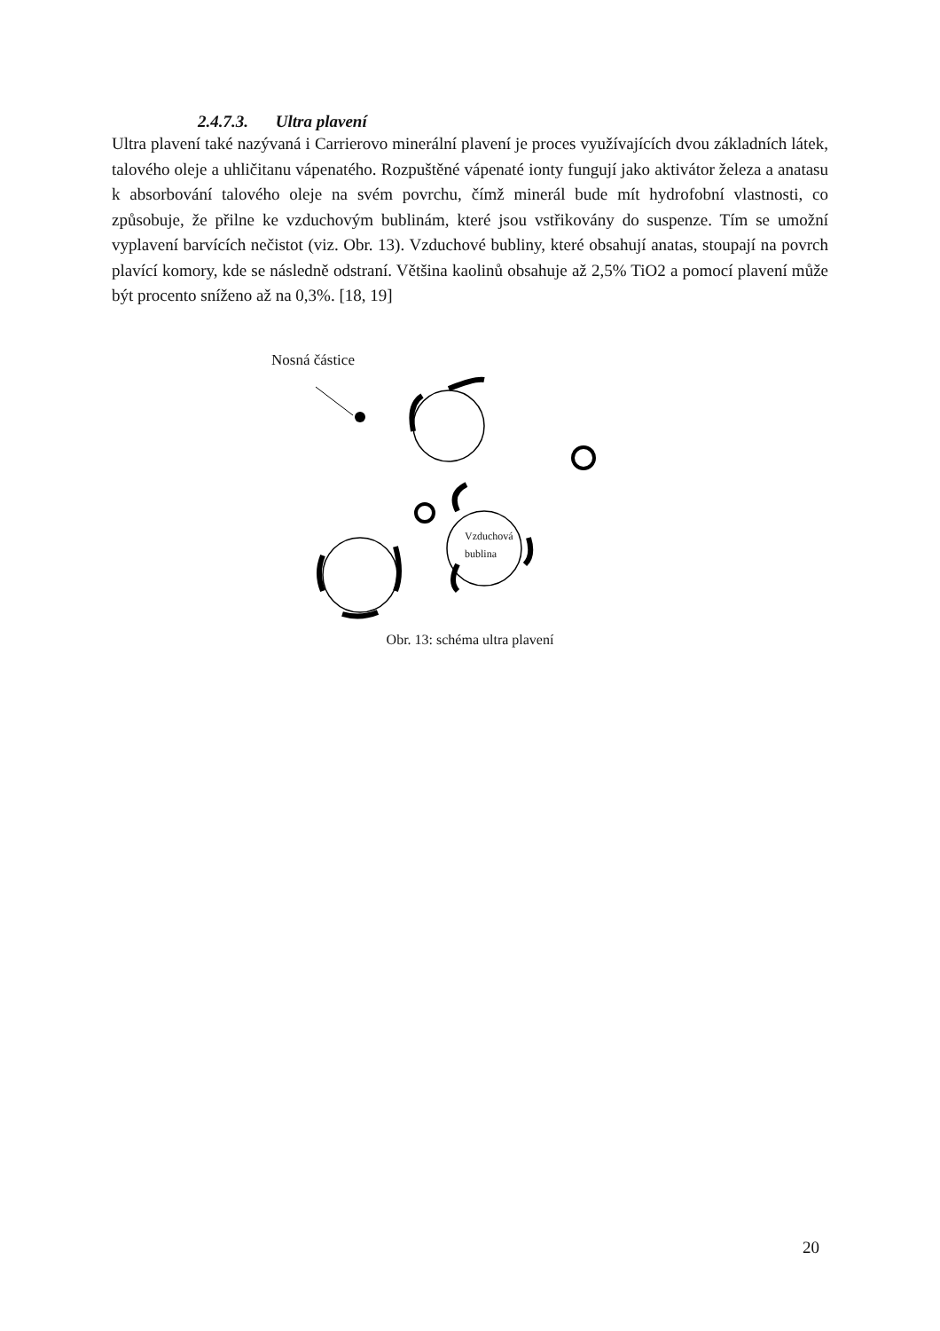2.4.7.3. Ultra plavení
Ultra plavení také nazývaná i Carrierovo minerální plavení je proces využívajících dvou základních látek, talového oleje a uhličitanu vápenatého. Rozpuštěné vápenaté ionty fungují jako aktivátor železa a anatasu k absorbování talového oleje na svém povrchu, čímž minerál bude mít hydrofobní vlastnosti, co způsobuje, že přilne ke vzduchovým bublinám, které jsou vstřikovány do suspenze. Tím se umožní vyplavení barvících nečistot (viz. Obr. 13). Vzduchové bubliny, které obsahují anatas, stoupají na povrch plavící komory, kde se následně odstraní. Většina kaolinů obsahuje až 2,5% TiO2 a pomocí plavení může být procento sníženo až na 0,3%. [18, 19]
Nosná částice
Vzduchová
bublina
Obr. 13: schéma ultra plavení
20